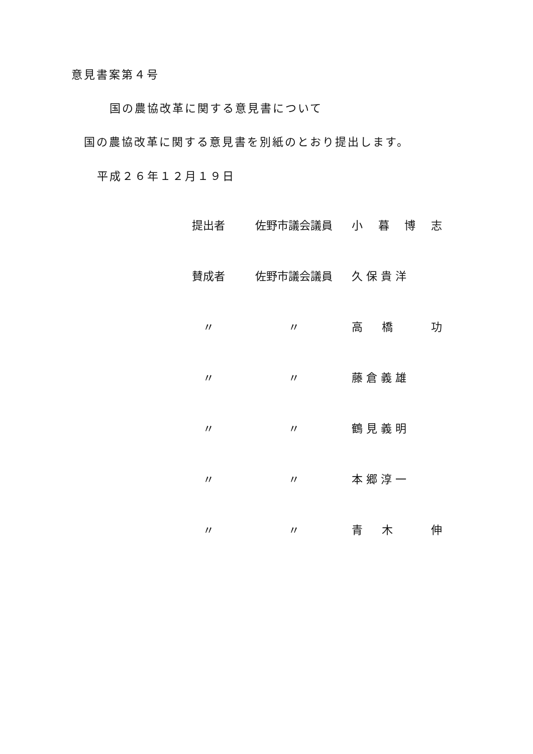意見書案第４号
国の農協改革に関する意見書について
国の農協改革に関する意見書を別紙のとおり提出します。
平成２６年１２月１９日
| 提出者 | 佐野市議会議員 | 小 暮 博 志 |
| 賛成者 | 佐野市議会議員 | 久 保 貴 洋 |
| 〃 | 〃 | 高 橋 功 |
| 〃 | 〃 | 藤 倉 義 雄 |
| 〃 | 〃 | 鶴 見 義 明 |
| 〃 | 〃 | 本 郷 淳 一 |
| 〃 | 〃 | 青 木 伸 |